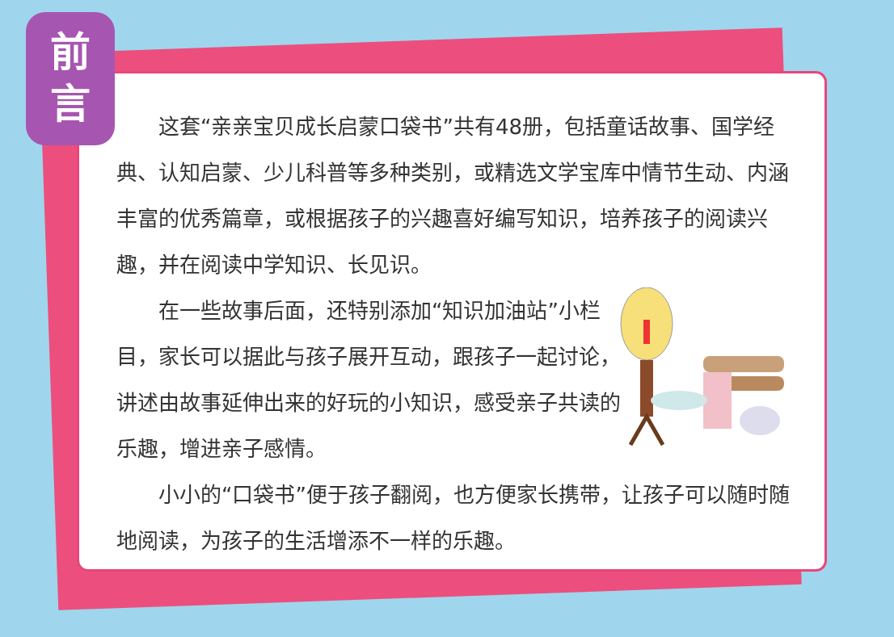前
言
这套“亲亲宝贝成长启蒙口袋书”共有48册，包括童话故事、国学经典、认知启蒙、少儿科普等多种类别，或精选文学宝库中情节生动、内涵丰富的优秀篇章，或根据孩子的兴趣喜好编写知识，培养孩子的阅读兴趣，并在阅读中学知识、长见识。
在一些故事后面，还特别添加“知识加油站”小栏目，家长可以据此与孩子展开互动，跟孩子一起讨论，讲述由故事延伸出来的好玩的小知识，感受亲子共读的乐趣，增进亲子感情。
小小的“口袋书”便于孩子翻阅，也方便家长携带，让孩子可以随时随地阅读，为孩子的生活增添不一样的乐趣。